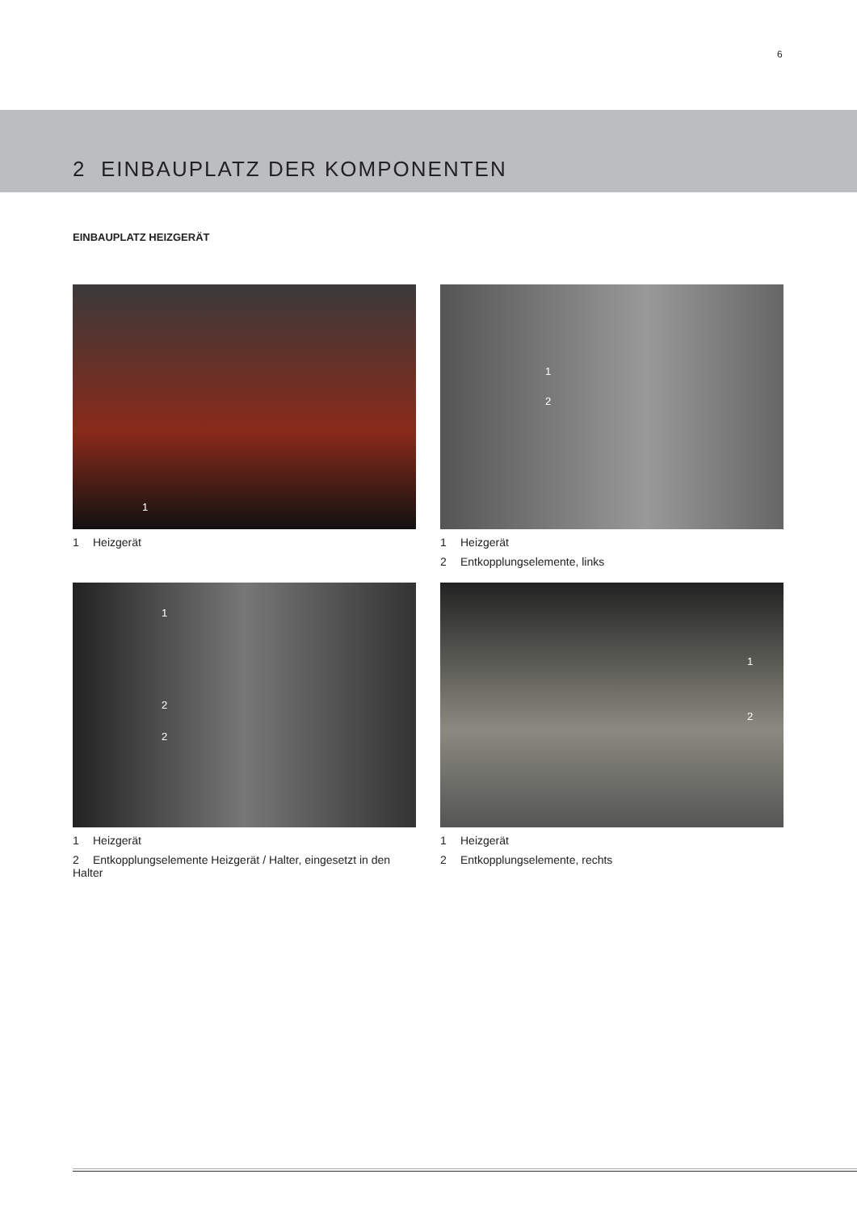6
2 EINBAUPLATZ DER KOMPONENTEN
EINBAUPLATZ HEIZGERÄT
1
1 Heizgerät
1
2
1 Heizgerät
2 Entkopplungselemente, links
1
2
2
1 Heizgerät
2 Entkopplungselemente Heizgerät / Halter, eingesetzt in den Halter
1
2
1 Heizgerät
2 Entkopplungselemente, rechts